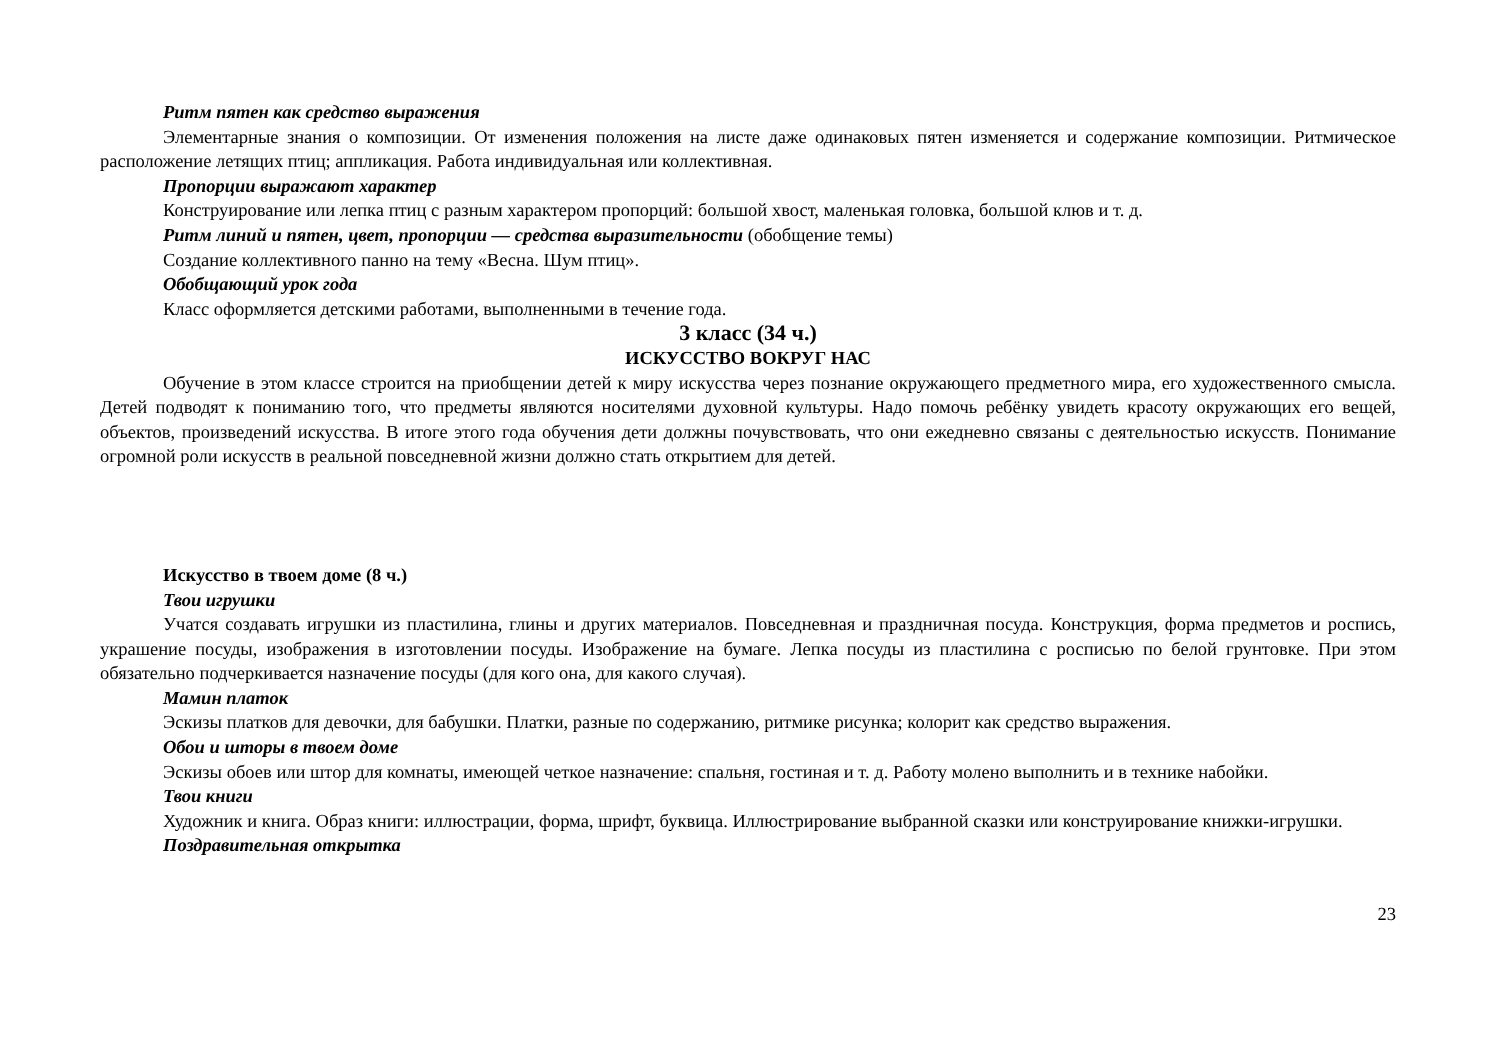Ритм пятен как средство выражения
Элементарные знания о композиции. От изменения положения на листе даже одинаковых пятен изменяется и содержание композиции. Ритмическое расположение летящих птиц; аппликация. Работа индивидуальная или коллективная.
Пропорции выражают характер
Конструирование или лепка птиц с разным характером пропорций: большой хвост, маленькая головка, большой клюв и т. д.
Ритм линий и пятен, цвет, пропорции — средства выразительности (обобщение темы)
Создание коллективного панно на тему «Весна. Шум птиц».
Обобщающий урок года
Класс оформляется детскими работами, выполненными в течение года.
3 класс (34 ч.)
ИСКУССТВО ВОКРУГ НАС
Обучение в этом классе строится на приобщении детей к миру искусства через познание окружающего предметного мира, его художественного смысла. Детей подводят к пониманию того, что предметы являются носителями духовной культуры. Надо помочь ребёнку увидеть красоту окружающих его вещей, объектов, произведений искусства. В итоге этого года обучения дети должны почувствовать, что они ежедневно связаны с деятельностью искусств. Понимание огромной роли искусств в реальной повседневной жизни должно стать открытием для детей.
Искусство в твоем доме (8 ч.)
Твои игрушки
Учатся создавать игрушки из пластилина, глины и других материалов. Повседневная и праздничная посуда. Конструкция, форма предметов и роспись, украшение посуды, изображения в изготовлении посуды. Изображение на бумаге. Лепка посуды из пластилина с росписью по белой грунтовке. При этом обязательно подчеркивается назначение посуды (для кого она, для какого случая).
Мамин платок
Эскизы платков для девочки, для бабушки. Платки, разные по содержанию, ритмике рисунка; колорит как средство выражения.
Обои и шторы в твоем доме
Эскизы обоев или штор для комнаты, имеющей четкое назначение: спальня, гостиная и т. д. Работу молено выполнить и в технике набойки.
Твои книги
Художник и книга. Образ книги: иллюстрации, форма, шрифт, буквица. Иллюстрирование выбранной сказки или конструирование книжки-игрушки.
Поздравительная открытка
23